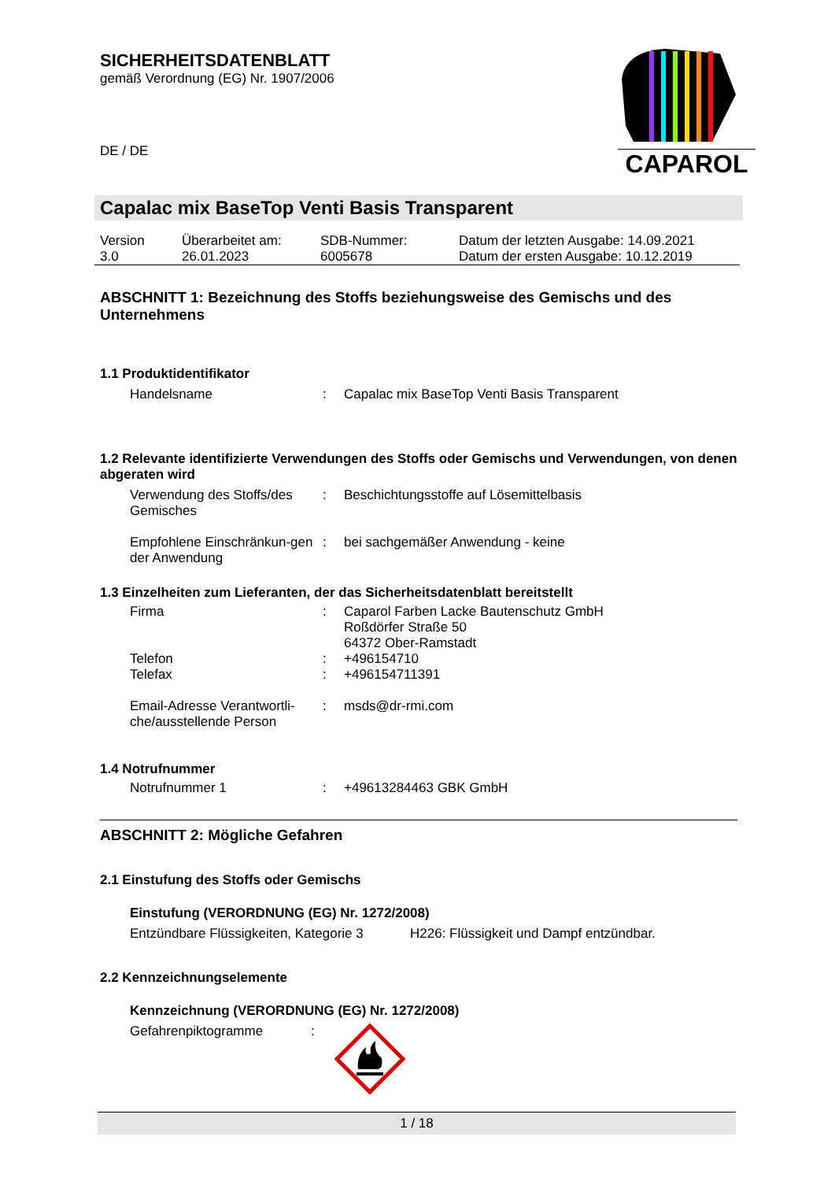SICHERHEITSDATENBLATT
gemäß Verordnung (EG) Nr. 1907/2006
DE / DE
CAPAROL
Capalac mix BaseTop Venti Basis Transparent
| Version 3.0 | Überarbeitet am: 26.01.2023 | SDB-Nummer: 6005678 | Datum der letzten Ausgabe: 14.09.2021 Datum der ersten Ausgabe: 10.12.2019 |
ABSCHNITT 1: Bezeichnung des Stoffs beziehungsweise des Gemischs und des Unternehmens
1.1 Produktidentifikator
| Handelsname | : | Capalac mix BaseTop Venti Basis Transparent |
1.2 Relevante identifizierte Verwendungen des Stoffs oder Gemischs und Verwendungen, von denen abgeraten wird
| Verwendung des Stoffs/des Gemisches | : | Beschichtungsstoffe auf Lösemittelbasis |
| Empfohlene Einschränkun-gen der Anwendung | : | bei sachgemäßer Anwendung - keine |
1.3 Einzelheiten zum Lieferanten, der das Sicherheitsdatenblatt bereitstellt
| Firma | : | Caparol Farben Lacke Bautenschutz GmbH Roßdörfer Straße 50 64372 Ober-Ramstadt |
| Telefon | : | +496154710 |
| Telefax | : | +496154711391 |
| Email-Adresse Verantwortli-che/ausstellende Person | : | msds@dr-rmi.com |
1.4 Notrufnummer
| Notrufnummer 1 | : | +49613284463 GBK GmbH |
ABSCHNITT 2: Mögliche Gefahren
2.1 Einstufung des Stoffs oder Gemischs
Einstufung (VERORDNUNG (EG) Nr. 1272/2008)
| Entzündbare Flüssigkeiten, Kategorie 3 | H226: Flüssigkeit und Dampf entzündbar. |
2.2 Kennzeichnungselemente
Kennzeichnung (VERORDNUNG (EG) Nr. 1272/2008)
| Gefahrenpiktogramme | : | |
1 / 18